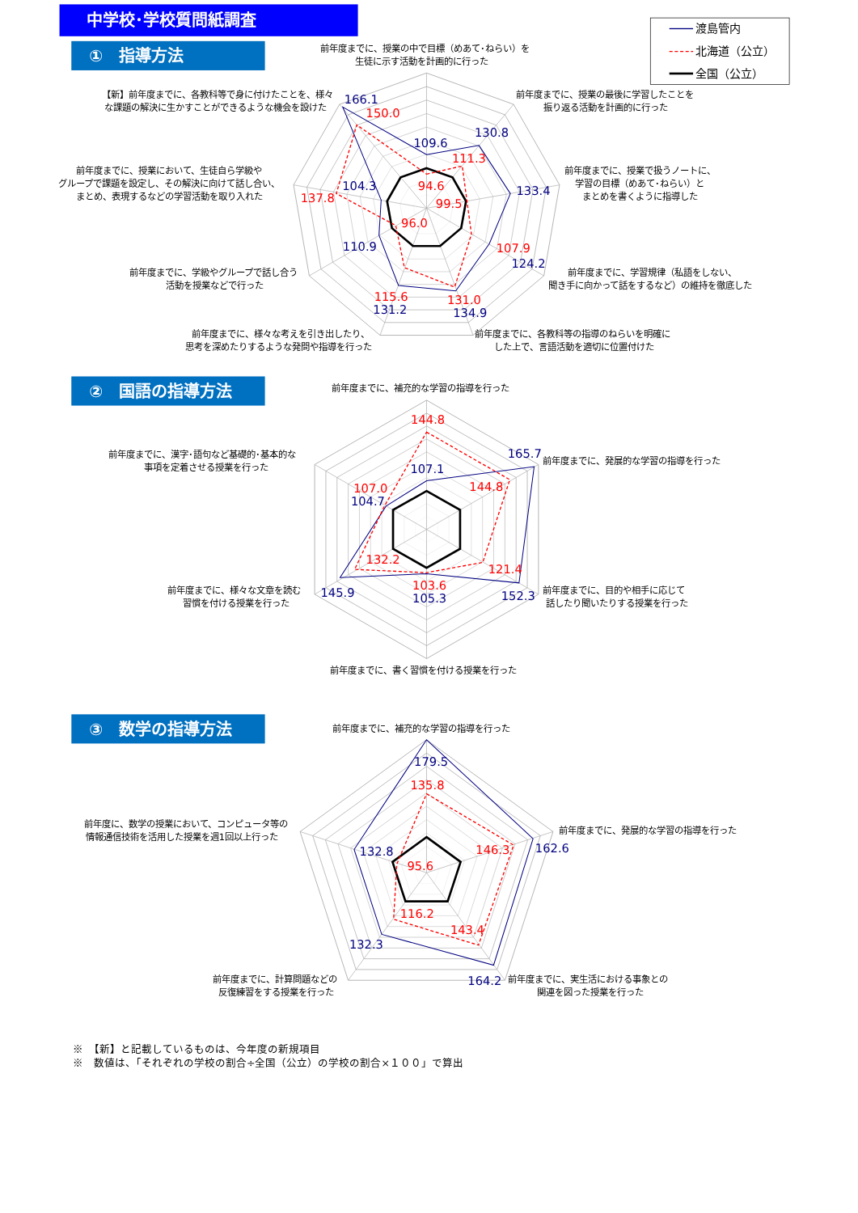中学校･学校質問紙調査
①　指導方法
渡島管内
北海道（公立）
全国（公立）
前年度までに、授業の中で目標（めあて･ねらい）を
生徒に示す活動を計画的に行った
前年度までに、授業の最後に学習したことを
振り返る活動を計画的に行った
前年度までに、授業で扱うノートに、
学習の目標（めあて･ねらい）と
まとめを書くように指導した
前年度までに、学習規律（私語をしない、
聞き手に向かって話をするなど）の維持を徹底した
前年度までに、各教科等の指導のねらいを明確に
した上で、言語活動を適切に位置付けた
前年度までに、様々な考えを引き出したり、
思考を深めたりするような発問や指導を行った
前年度までに、学級やグループで話し合う
活動を授業などで行った
前年度までに、授業において、生徒自ら学級や
グループで課題を設定し、その解決に向けて話し合い、
まとめ、表現するなどの学習活動を取り入れた
【新】前年度までに、各教科等で身に付けたことを、様々
な課題の解決に生かすことができるような機会を設けた
109.6
94.6
130.8
111.3
133.4
99.5
107.9
124.2
131.0
134.9
115.6
131.2
96.0
110.9
104.3
137.8
166.1
150.0
②　国語の指導方法
前年度までに、補充的な学習の指導を行った
前年度までに、発展的な学習の指導を行った
前年度までに、目的や相手に応じて
話したり聞いたりする授業を行った
前年度までに、書く習慣を付ける授業を行った
前年度までに、様々な文章を読む
習慣を付ける授業を行った
前年度までに、漢字･語句など基礎的･基本的な
事項を定着させる授業を行った
144.8
107.1
165.7
144.8
121.4
152.3
103.6
105.3
132.2
145.9
107.0
104.7
③　数学の指導方法
前年度までに、補充的な学習の指導を行った
前年度までに、発展的な学習の指導を行った
前年度までに、実生活における事象との
関連を図った授業を行った
前年度までに、計算問題などの
反復練習をする授業を行った
前年度に、数学の授業において、コンピュータ等の
情報通信技術を活用した授業を週1回以上行った
179.5
135.8
146.3
162.6
143.4
164.2
116.2
132.3
132.8
95.6
※　【新】と記載しているものは、今年度の新規項目
※　数値は、「それぞれの学校の割合÷全国（公立）の学校の割合×１００」で算出